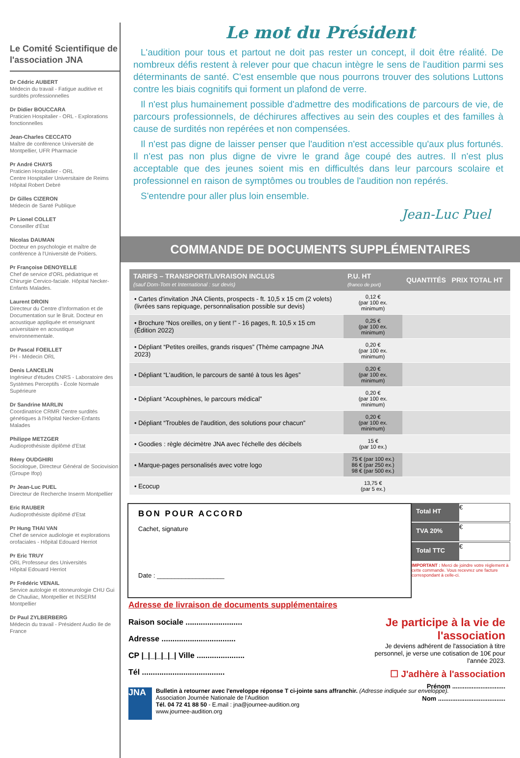Le Comité Scientifique de l'association JNA
Dr Cédric AUBERT
Médecin du travail - Fatigue auditive et surdités professionnelles
Dr Didier BOUCCARA
Praticien Hospitalier - ORL - Explorations fonctionnelles
Jean-Charles CECCATO
Maître de conférence Université de Montpellier, UFR Pharmacie
Pr André CHAYS
Praticien Hospitalier - ORL
Centre Hospitalier Universitaire de Reims
Hôpital Robert Debré
Dr Gilles CIZERON
Médecin de Santé Publique
Pr Lionel COLLET
Conseiller d'État
Nicolas DAUMAN
Docteur en psychologie et maître de conférence à l'Université de Poitiers.
Pr Françoise DENOYELLE
Chef de service d'ORL pédiatrique et Chirurgie Cervico-faciale. Hôpital Necker-Enfants Malades.
Laurent DROIN
Directeur du Centre d'Information et de Documentation sur le Bruit. Docteur en acoustique appliquée et enseignant universitaire en acoustique environnementale.
Dr Pascal FOEILLET
PH - Médecin ORL
Denis LANCELIN
Ingénieur d'études CNRS - Laboratoire des Systèmes Perceptifs - École Normale Supérieure
Dr Sandrine MARLIN
Coordinatrice CRMR Centre surdités génétiques à l'Hôpital Necker-Enfants Malades
Philippe METZGER
Audioprothésiste diplômé d'Etat
Rémy OUDGHIRI
Sociologue, Directeur Général de Sociovision (Groupe Ifop)
Pr Jean-Luc PUEL
Directeur de Recherche Inserm Montpellier
Eric RAUBER
Audioprothésiste diplômé d'Etat
Pr Hung THAI VAN
Chef de service audiologie et explorations orofaciales - Hôpital Edouard Herriot
Pr Eric TRUY
ORL Professeur des Universités
Hôpital Edouard Herriot
Pr Frédéric VENAIL
Service autologie et otoneurologie CHU Gui de Chauliac, Montpellier et INSERM Montpellier
Dr Paul ZYLBERBERG
Médecin du travail - Président Audio Ile de France
Le mot du Président
L'audition pour tous et partout ne doit pas rester un concept, il doit être réalité. De nombreux défis restent à relever pour que chacun intègre le sens de l'audition parmi ses déterminants de santé. C'est ensemble que nous pourrons trouver des solutions Luttons contre les biais cognitifs qui forment un plafond de verre.
Il n'est plus humainement possible d'admettre des modifications de parcours de vie, de parcours professionnels, de déchirures affectives au sein des couples et des familles à cause de surdités non repérées et non compensées.
Il n'est pas digne de laisser penser que l'audition n'est accessible qu'aux plus fortunés. Il n'est pas non plus digne de vivre le grand âge coupé des autres. Il n'est plus acceptable que des jeunes soient mis en difficultés dans leur parcours scolaire et professionnel en raison de symptômes ou troubles de l'audition non repérés.
S'entendre pour aller plus loin ensemble.
Jean-Luc Puel
COMMANDE DE DOCUMENTS SUPPLÉMENTAIRES
| TARIFS – TRANSPORT/LIVRAISON INCLUS (sauf Dom-Tom et International : sur devis) | P.U. HT (franco de port) | QUANTITÉS PRIX TOTAL HT |
| --- | --- | --- |
| • Cartes d'invitation JNA Clients, prospects - ft. 10,5 x 15 cm (2 volets) (livrées sans repiquage, personnalisation possible sur devis) | 0,12 € (par 100 ex. minimum) | |
| • Brochure “Nos oreilles, on y tient !” - 16 pages, ft. 10,5 x 15 cm (Édition 2022) | 0,25 € (par 100 ex. minimum) | |
| • Dépliant “Petites oreilles, grands risques” (Thème campagne JNA 2023) | 0,20 € (par 100 ex. minimum) | |
| • Dépliant “L'audition, le parcours de santé à tous les âges” | 0,20 € (par 100 ex. minimum) | |
| • Dépliant “Acouphènes, le parcours médical” | 0,20 € (par 100 ex. minimum) | |
| • Dépliant “Troubles de l'audition, des solutions pour chacun” | 0,20 € (par 100 ex. minimum) | |
| • Goodies : règle décimètre JNA avec l'échelle des décibels | 15 € (par 10 ex.) | |
| • Marque-pages personalisés avec votre logo | 75 € (par 100 ex.) 86 € (par 250 ex.) 98 € (par 500 ex.) | |
| • Ecocup | 13,75 € (par 5 ex.) | |
BON POUR ACCORD
Cachet, signature
Date : ___________________
Total HT €
TVA 20% €
Total TTC €
IMPORTANT : Merci de joindre votre règlement à cette commande. Vous recevrez une facture correspondant à celle-ci.
Adresse de livraison de documents supplémentaires
Raison sociale ..........................
Adresse ..................................
CP |_|_|_|_|_| Ville ......................
Tél ......................................
JNA
Bulletin à retourner avec l'enveloppe réponse T ci-jointe sans affranchir. (Adresse indiquée sur enveloppe).
Association Journée Nationale de l'Audition
Tél. 04 72 41 88 50 - E.mail : jna@journee-audition.org
www.journee-audition.org
Je participe à la vie de l'association
Je deviens adhérent de l'association à titre personnel, je verse une cotisation de 10€ pour l'année 2023.
☐ J'adhère à l'association
Prénom ..............................
Nom ......................................